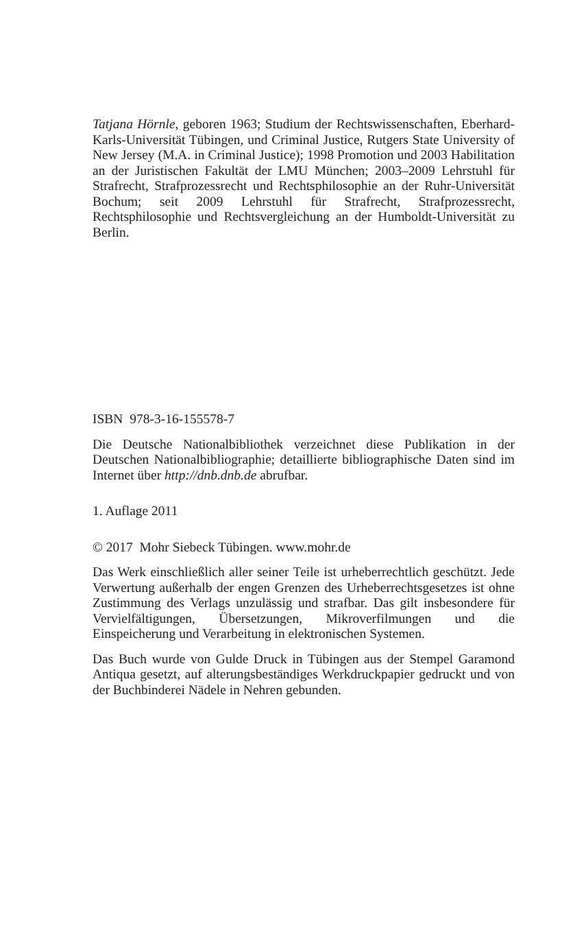Tatjana Hörnle, geboren 1963; Studium der Rechtswissenschaften, Eberhard-Karls-Universität Tübingen, und Criminal Justice, Rutgers State University of New Jersey (M.A. in Criminal Justice); 1998 Promotion und 2003 Habilitation an der Juristischen Fakultät der LMU München; 2003–2009 Lehrstuhl für Strafrecht, Strafprozessrecht und Rechtsphilosophie an der Ruhr-Universität Bochum; seit 2009 Lehrstuhl für Strafrecht, Strafprozessrecht, Rechtsphilosophie und Rechtsvergleichung an der Humboldt-Universität zu Berlin.
ISBN 978-3-16-155578-7
Die Deutsche Nationalbibliothek verzeichnet diese Publikation in der Deutschen Nationalbibliographie; detaillierte bibliographische Daten sind im Internet über http://dnb.dnb.de abrufbar.
1. Auflage 2011
© 2017 Mohr Siebeck Tübingen. www.mohr.de
Das Werk einschließlich aller seiner Teile ist urheberrechtlich geschützt. Jede Verwertung außerhalb der engen Grenzen des Urheberrechtsgesetzes ist ohne Zustimmung des Verlags unzulässig und strafbar. Das gilt insbesondere für Vervielfältigungen, Übersetzungen, Mikroverfilmungen und die Einspeicherung und Verarbeitung in elektronischen Systemen.
Das Buch wurde von Gulde Druck in Tübingen aus der Stempel Garamond Antiqua gesetzt, auf alterungsbeständiges Werkdruckpapier gedruckt und von der Buchbinderei Nädele in Nehren gebunden.